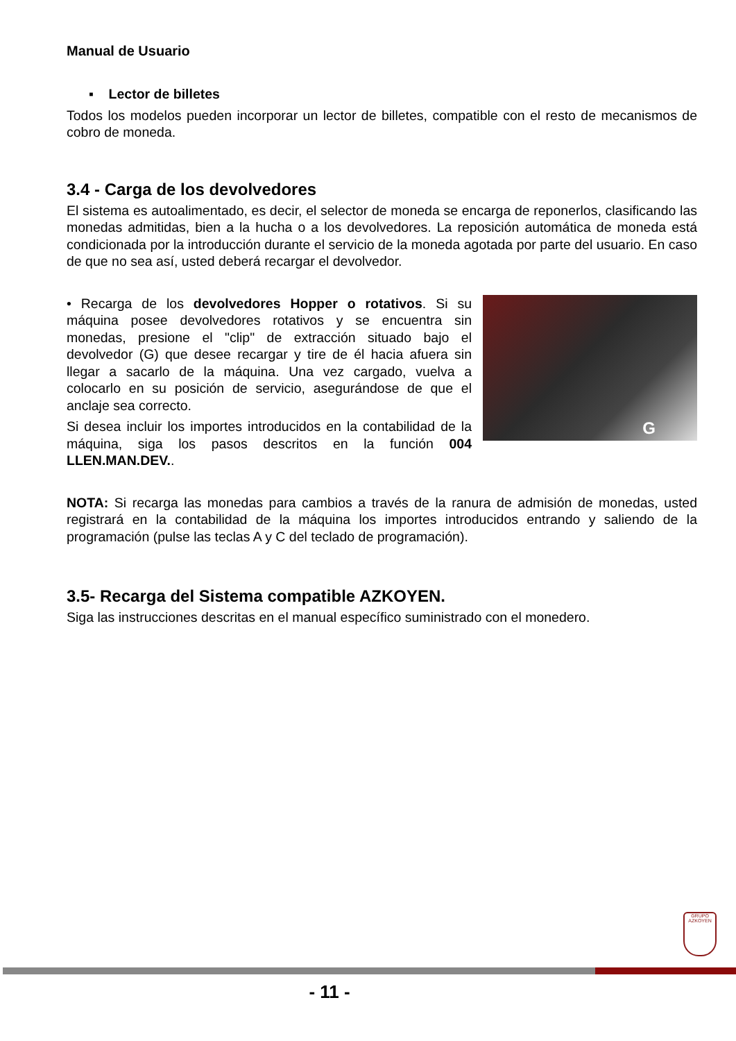Manual de Usuario
▪ Lector de billetes
Todos los modelos pueden incorporar un lector de billetes, compatible con el resto de mecanismos de cobro de moneda.
3.4 - Carga de los devolvedores
El sistema es autoalimentado, es decir, el selector de moneda se encarga de reponerlos, clasificando las monedas admitidas, bien a la hucha o a los devolvedores. La reposición automática de moneda está condicionada por la introducción durante el servicio de la moneda agotada por parte del usuario. En caso de que no sea así, usted deberá recargar el devolvedor.
• Recarga de los devolvedores Hopper o rotativos. Si su máquina posee devolvedores rotativos y se encuentra sin monedas, presione el "clip" de extracción situado bajo el devolvedor (G) que desee recargar y tire de él hacia afuera sin llegar a sacarlo de la máquina. Una vez cargado, vuelva a colocarlo en su posición de servicio, asegurándose de que el anclaje sea correcto.
Si desea incluir los importes introducidos en la contabilidad de la máquina, siga los pasos descritos en la función 004 LLEN.MAN.DEV..
G
NOTA: Si recarga las monedas para cambios a través de la ranura de admisión de monedas, usted registrará en la contabilidad de la máquina los importes introducidos entrando y saliendo de la programación (pulse las teclas A y C del teclado de programación).
3.5- Recarga del Sistema compatible AZKOYEN.
Siga las instrucciones descritas en el manual específico suministrado con el monedero.
GRUPO AZKOYEN
- 11 -